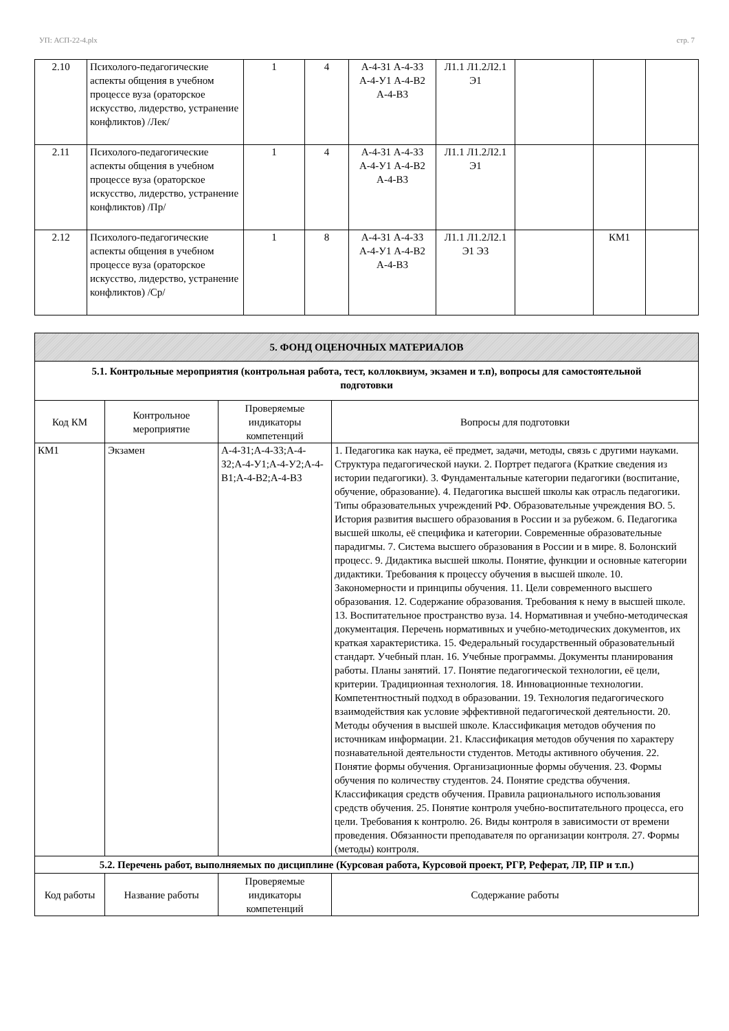УП: АСП-22-4.plx стр. 7
| 2.10 | Психолого-педагогические аспекты общения в учебном процессе вуза (ораторское искусство, лидерство, устранение конфликтов) /Лек/ | 1 | 4 | А-4-З1 А-4-З3 А-4-У1 А-4-В2 А-4-В3 | Л1.1 Л1.2Л2.1 Э1 | | | |
| 2.11 | Психолого-педагогические аспекты общения в учебном процессе вуза (ораторское искусство, лидерство, устранение конфликтов) /Пр/ | 1 | 4 | А-4-З1 А-4-З3 А-4-У1 А-4-В2 А-4-В3 | Л1.1 Л1.2Л2.1 Э1 | | | |
| 2.12 | Психолого-педагогические аспекты общения в учебном процессе вуза (ораторское искусство, лидерство, устранение конфликтов) /Ср/ | 1 | 8 | А-4-З1 А-4-З3 А-4-У1 А-4-В2 А-4-В3 | Л1.1 Л1.2Л2.1 Э1 Э3 | | КМ1 | |
| 5. ФОНД ОЦЕНОЧНЫХ МАТЕРИАЛОВ | | | |
| 5.1. Контрольные мероприятия (контрольная работа, тест, коллоквиум, экзамен и т.п), вопросы для самостоятельной подготовки | | | |
| Код КМ | Контрольное мероприятие | Проверяемые индикаторы компетенций | Вопросы для подготовки |
| КМ1 | Экзамен | А-4-З1;А-4-З3;А-4-З2;А-4-У1;А-4-У2;А-4-В1;А-4-В2;А-4-В3 | 1. Педагогика как наука, её предмет, задачи, методы, связь с другими науками. Структура педагогической науки. 2. Портрет педагога (Краткие сведения из истории педагогики). 3. Фундаментальные категории педагогики (воспитание, обучение, образование). 4. Педагогика высшей школы как отрасль педагогики. Типы образовательных учреждений РФ. Образовательные учреждения ВО. 5. История развития высшего образования в России и за рубежом. 6. Педагогика высшей школы, её специфика и категории. Современные образовательные парадигмы. 7. Система высшего образования в России и в мире. 8. Болонский процесс. 9. Дидактика высшей школы. Понятие, функции и основные категории дидактики. Требования к процессу обучения в высшей школе. 10. Закономерности и принципы обучения. 11. Цели современного высшего образования. 12. Содержание образования. Требования к нему в высшей школе. 13. Воспитательное пространство вуза. 14. Нормативная и учебно-методическая документация. Перечень нормативных и учебно-методических документов, их краткая характеристика. 15. Федеральный государственный образовательный стандарт. Учебный план. 16. Учебные программы. Документы планирования работы. Планы занятий. 17. Понятие педагогической технологии, её цели, критерии. Традиционная технология. 18. Инновационные технологии. Компетентностный подход в образовании. 19. Технология педагогического взаимодействия как условие эффективной педагогической деятельности. 20. Методы обучения в высшей школе. Классификация методов обучения по источникам информации. 21. Классификация методов обучения по характеру познавательной деятельности студентов. Методы активного обучения. 22. Понятие формы обучения. Организационные формы обучения. 23. Формы обучения по количеству студентов. 24. Понятие средства обучения. Классификация средств обучения. Правила рационального использования средств обучения. 25. Понятие контроля учебно-воспитательного процесса, его цели. Требования к контролю. 26. Виды контроля в зависимости от времени проведения. Обязанности преподавателя по организации контроля. 27. Формы (методы) контроля. |
| 5.2. Перечень работ, выполняемых по дисциплине (Курсовая работа, Курсовой проект, РГР, Реферат, ЛР, ПР и т.п.) | | | |
| Код работы | Название работы | Проверяемые индикаторы компетенций | Содержание работы |